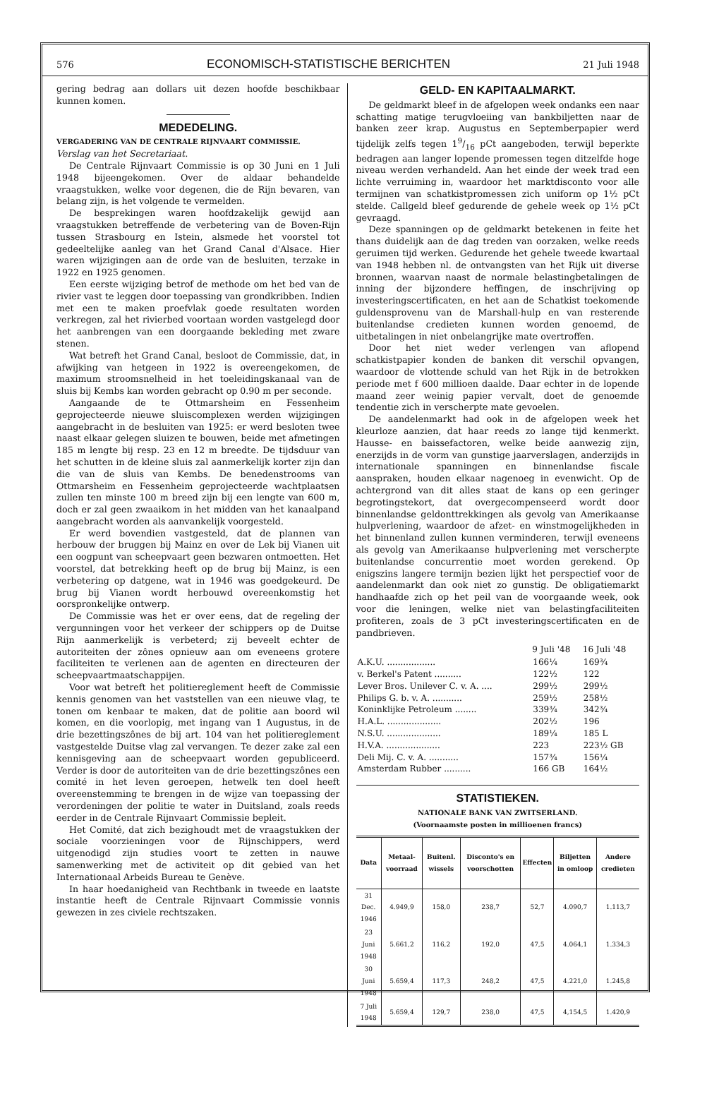576 ECONOMISCH-STATISTISCHE BERICHTEN 21 Juli 1948
gering bedrag aan dollars uit dezen hoofde beschikbaar kunnen komen.
MEDEDELING.
VERGADERING VAN DE CENTRALE RIJNVAART COMMISSIE.
Verslag van het Secretariaat.
De Centrale Rijnvaart Commissie is op 30 Juni en 1 Juli 1948 bijeengekomen. Over de aldaar behandelde vraagstukken, welke voor degenen, die de Rijn bevaren, van belang zijn, is het volgende te vermelden.
De besprekingen waren hoofdzakelijk gewijd aan vraagstukken betreffende de verbetering van de Boven-Rijn tussen Strasbourg en Istein, alsmede het voorstel tot gedeeltelijke aanleg van het Grand Canal d'Alsace. Hier waren wijzigingen aan de orde van de besluiten, terzake in 1922 en 1925 genomen.
Een eerste wijziging betrof de methode om het bed van de rivier vast te leggen door toepassing van grondkribben. Indien met een te maken proefvlak goede resultaten worden verkregen, zal het rivierbed voortaan worden vastgelegd door het aanbrengen van een doorgaande bekleding met zware stenen.
Wat betreft het Grand Canal, besloot de Commissie, dat, in afwijking van hetgeen in 1922 is overeengekomen, de maximum stroomsnelheid in het toeleidingskanaal van de sluis bij Kembs kan worden gebracht op 0.90 m per seconde.
Aangaande de te Ottmarsheim en Fessenheim geprojecteerde nieuwe sluiscomplexen werden wijzigingen aangebracht in de besluiten van 1925: er werd besloten twee naast elkaar gelegen sluizen te bouwen, beide met afmetingen 185 m lengte bij resp. 23 en 12 m breedte. De tijdsduur van het schutten in de kleine sluis zal aanmerkelijk korter zijn dan die van de sluis van Kembs. De benedenstrooms van Ottmarsheim en Fessenheim geprojecteerde wachtplaatsen zullen ten minste 100 m breed zijn bij een lengte van 600 m, doch er zal geen zwaaikom in het midden van het kanaalpand aangebracht worden als aanvankelijk voorgesteld.
Er werd bovendien vastgesteld, dat de plannen van herbouw der bruggen bij Mainz en over de Lek bij Vianen uit een oogpunt van scheepvaart geen bezwaren ontmoetten. Het voorstel, dat betrekking heeft op de brug bij Mainz, is een verbetering op datgene, wat in 1946 was goedgekeurd. De brug bij Vianen wordt herbouwd overeenkomstig het oorspronkelijke ontwerp.
De Commissie was het er over eens, dat de regeling der vergunningen voor het verkeer der schippers op de Duitse Rijn aanmerkelijk is verbeterd; zij beveelt echter de autoriteiten der zônes opnieuw aan om eveneens grotere faciliteiten te verlenen aan de agenten en directeuren der scheepvaartmaatschappijen.
Voor wat betreft het politiereglement heeft de Commissie kennis genomen van het vaststellen van een nieuwe vlag, te tonen om kenbaar te maken, dat de politie aan boord wil komen, en die voorlopig, met ingang van 1 Augustus, in de drie bezettingszônes de bij art. 104 van het politiereglement vastgestelde Duitse vlag zal vervangen. Te dezer zake zal een kennisgeving aan de scheepvaart worden gepubliceerd. Verder is door de autoriteiten van de drie bezettingszônes een comité in het leven geroepen, hetwelk ten doel heeft overeenstemming te brengen in de wijze van toepassing der verordeningen der politie te water in Duitsland, zoals reeds eerder in de Centrale Rijnvaart Commissie bepleit.
Het Comité, dat zich bezighoudt met de vraagstukken der sociale voorzieningen voor de Rijnschippers, werd uitgenodigd zijn studies voort te zetten in nauwe samenwerking met de activiteit op dit gebied van het Internationaal Arbeids Bureau te Genève.
In haar hoedanigheid van Rechtbank in tweede en laatste instantie heeft de Centrale Rijnvaart Commissie vonnis gewezen in zes civiele rechtszaken.
GELD- EN KAPITAALMARKT.
De geldmarkt bleef in de afgelopen week ondanks een naar schatting matige terugvloeiing van bankbiljetten naar de banken zeer krap. Augustus en Septemberpapier werd tijdelijk zelfs tegen 19/16 pCt aangeboden, terwijl beperkte bedragen aan langer lopende promessen tegen ditzelfde hoge niveau werden verhandeld. Aan het einde der week trad een lichte verruiming in, waardoor het marktdisconto voor alle termijnen van schatkistpromessen zich uniform op 1½ pCt stelde. Callgeld bleef gedurende de gehele week op 1½ pCt gevraagd.
Deze spanningen op de geldmarkt betekenen in feite het thans duidelijk aan de dag treden van oorzaken, welke reeds geruimen tijd werken. Gedurende het gehele tweede kwartaal van 1948 hebben nl. de ontvangsten van het Rijk uit diverse bronnen, waarvan naast de normale belastingbetalingen de inning der bijzondere heffingen, de inschrijving op investeringscertificaten, en het aan de Schatkist toekomende guldensprovenu van de Marshall-hulp en van resterende buitenlandse credieten kunnen worden genoemd, de uitbetalingen in niet onbelangrijke mate overtroffen.
Door het niet weder verlengen van aflopend schatkistpapier konden de banken dit verschil opvangen, waardoor de vlottende schuld van het Rijk in de betrokken periode met f 600 millioen daalde. Daar echter in de lopende maand zeer weinig papier vervalt, doet de genoemde tendentie zich in verscherpte mate gevoelen.
De aandelenmarkt had ook in de afgelopen week het kleurloze aanzien, dat haar reeds zo lange tijd kenmerkt. Hausse- en baissefactoren, welke beide aanwezig zijn, enerzijds in de vorm van gunstige jaarverslagen, anderzijds in internationale spanningen en binnenlandse fiscale aanspraken, houden elkaar nagenoeg in evenwicht. Op de achtergrond van dit alles staat de kans op een geringer begrotingstekort, dat overgecompenseerd wordt door binnenlandse geldonttrekkingen als gevolg van Amerikaanse hulpverlening, waardoor de afzet- en winstmogelijkheden in het binnenland zullen kunnen verminderen, terwijl eveneens als gevolg van Amerikaanse hulpverlening met verscherpte buitenlandse concurrentie moet worden gerekend. Op enigszins langere termijn bezien lijkt het perspectief voor de aandelenmarkt dan ook niet zo gunstig. De obligatiemarkt handhaafde zich op het peil van de voorgaande week, ook voor die leningen, welke niet van belastingfaciliteiten profiteren, zoals de 3 pCt investeringscertificaten en de pandbrieven.
| | 9 Juli '48 | 16 Juli '48 |
| --- | --- | --- |
| A.K.U. .................. | 166¼ | 169¾ |
| v. Berkel's Patent .......... | 122½ | 122 |
| Lever Bros. Unilever C. v. A. .... | 299½ | 299½ |
| Philips G. b. v. A. ........... | 259½ | 258½ |
| Koninklijke Petroleum ........ | 339¾ | 342¾ |
| H.A.L. .................... | 202½ | 196 |
| N.S.U. .................... | 189¼ | 185 L |
| H.V.A. .................... | 223 | 223½ GB |
| Deli Mij. C. v. A. ........... | 157¾ | 156¼ |
| Amsterdam Rubber .......... | 166 GB | 164½ |
STATISTIEKEN.
NATIONALE BANK VAN ZWITSERLAND.
(Voornaamste posten in millioenen francs)
| Data | Metaal-voorraad | Buitenl. wissels | Disconto's en voorschotten | Effecten | Biljetten in omloop | Andere credieten |
| --- | --- | --- | --- | --- | --- | --- |
| 31 Dec. 1946 | 4.949,9 | 158,0 | 238,7 | 52,7 | 4.090,7 | 1.113,7 |
| 23 Juni 1948 | 5.661,2 | 116,2 | 192,0 | 47,5 | 4.064,1 | 1.334,3 |
| 30 Juni 1948 | 5.659,4 | 117,3 | 248,2 | 47,5 | 4.221,0 | 1.245,8 |
| 7 Juli 1948 | 5.659,4 | 129,7 | 238,0 | 47,5 | 4,154,5 | 1.420,9 |